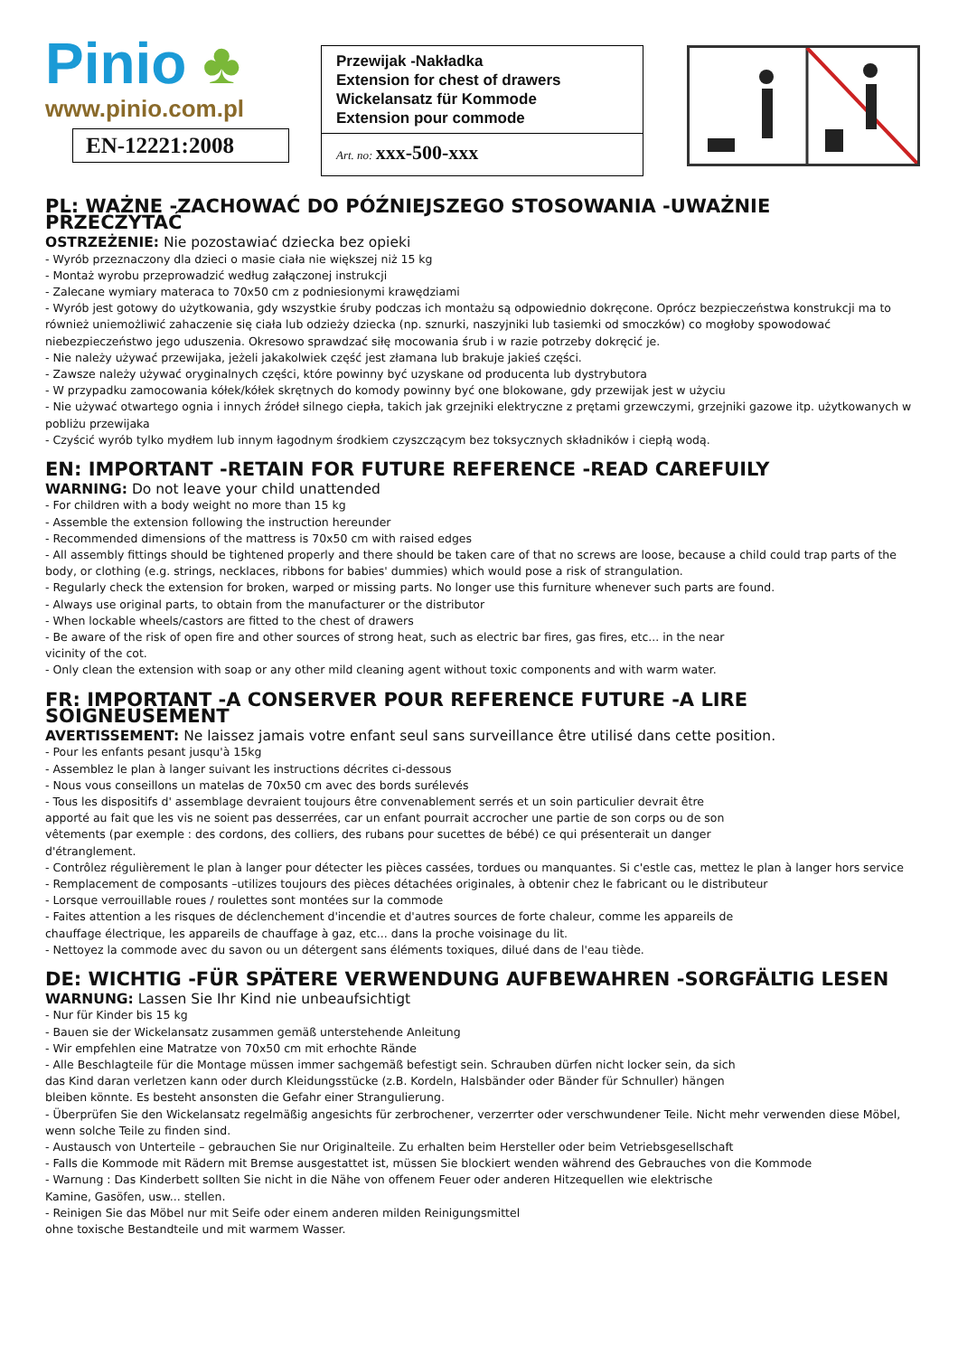Pinio ♣
www.pinio.com.pl
EN-12221:2008
Przewijak -Nakładka
Extension for chest of drawers
Wickelansatz für Kommode
Extension pour commode
Art. no: xxx-500-xxx
PL: WAŻNE -ZACHOWAĆ DO PÓŹNIEJSZEGO STOSOWANIA -UWAŻNIE PRZECZYTAĆ
OSTRZEŻENIE: Nie pozostawiać dziecka bez opieki
- Wyrób przeznaczony dla dzieci o masie ciała nie większej niż 15 kg
- Montaż wyrobu przeprowadzić według załączonej instrukcji
- Zalecane wymiary materaca to 70x50 cm z podniesionymi krawędziami
- Wyrób jest gotowy do użytkowania, gdy wszystkie śruby podczas ich montażu są odpowiednio dokręcone. Oprócz bezpieczeństwa konstrukcji ma to również uniemożliwić zahaczenie się ciała lub odzieży dziecka (np. sznurki, naszyjniki lub tasiemki od smoczków) co mogłoby spowodować niebezpieczeństwo jego uduszenia. Okresowo sprawdzać siłę mocowania śrub i w razie potrzeby dokręcić je.
- Nie należy używać przewijaka, jeżeli jakakolwiek część jest złamana lub brakuje jakieś części.
- Zawsze należy używać oryginalnych części, które powinny być uzyskane od producenta lub dystrybutora
- W przypadku zamocowania kółek/kółek skrętnych do komody powinny być one blokowane, gdy przewijak jest w użyciu
- Nie używać otwartego ognia i innych źródeł silnego ciepła, takich jak grzejniki elektryczne z prętami grzewczymi, grzejniki gazowe itp. użytkowanych w pobliżu przewijaka
- Czyścić wyrób tylko mydłem lub innym łagodnym środkiem czyszczącym bez toksycznych składników i ciepłą wodą.
EN: IMPORTANT -RETAIN FOR FUTURE REFERENCE -READ CAREFUILY
WARNING: Do not leave your child unattended
- For children with a body weight no more than 15 kg
- Assemble the extension following the instruction hereunder
- Recommended dimensions of the mattress is 70x50 cm with raised edges
- All assembly fittings should be tightened properly and there should be taken care of that no screws are loose, because a child could trap parts of the body, or clothing (e.g. strings, necklaces, ribbons for babies' dummies) which would pose a risk of strangulation.
- Regularly check the extension for broken, warped or missing parts. No longer use this furniture whenever such parts are found.
- Always use original parts, to obtain from the manufacturer or the distributor
- When lockable wheels/castors are fitted to the chest of drawers
- Be aware of the risk of open fire and other sources of strong heat, such as electric bar fires, gas fires, etc... in the near
vicinity of the cot.
- Only clean the extension with soap or any other mild cleaning agent without toxic components and with warm water.
FR: IMPORTANT -A CONSERVER POUR REFERENCE FUTURE -A LIRE SOIGNEUSEMENT
AVERTISSEMENT: Ne laissez jamais votre enfant seul sans surveillance être utilisé dans cette position.
- Pour les enfants pesant jusqu'à 15kg
- Assemblez le plan à langer suivant les instructions décrites ci-dessous
- Nous vous conseillons un matelas de 70x50 cm avec des bords surélevés
- Tous les dispositifs d' assemblage devraient toujours être convenablement serrés et un soin particulier devrait être
apporté au fait que les vis ne soient pas desserrées, car un enfant pourrait accrocher une partie de son corps ou de son
vêtements (par exemple : des cordons, des colliers, des rubans pour sucettes de bébé) ce qui présenterait un danger
d'étranglement.
- Contrôlez régulièrement le plan à langer pour détecter les pièces cassées, tordues ou manquantes. Si c'estle cas, mettez le plan à langer hors service
- Remplacement de composants –utilizes toujours des pièces détachées originales, à obtenir chez le fabricant ou le distributeur
- Lorsque verrouillable roues / roulettes sont montées sur la commode
- Faites attention a les risques de déclenchement d'incendie et d'autres sources de forte chaleur, comme les appareils de
chauffage électrique, les appareils de chauffage à gaz, etc... dans la proche voisinage du lit.
- Nettoyez la commode avec du savon ou un détergent sans éléments toxiques, dilué dans de l'eau tiède.
DE: WICHTIG -FÜR SPÄTERE VERWENDUNG AUFBEWAHREN -SORGFÄLTIG LESEN
WARNUNG: Lassen Sie Ihr Kind nie unbeaufsichtigt
- Nur für Kinder bis 15 kg
- Bauen sie der Wickelansatz zusammen gemäß unterstehende Anleitung
- Wir empfehlen eine Matratze von 70x50 cm mit erhochte Rände
- Alle Beschlagteile für die Montage müssen immer sachgemäß befestigt sein. Schrauben dürfen nicht locker sein, da sich
das Kind daran verletzen kann oder durch Kleidungsstücke (z.B. Kordeln, Halsbänder oder Bänder für Schnuller) hängen
bleiben könnte. Es besteht ansonsten die Gefahr einer Strangulierung.
- Überprüfen Sie den Wickelansatz regelmäßig angesichts für zerbrochener, verzerrter oder verschwundener Teile. Nicht mehr verwenden diese Möbel, wenn solche Teile zu finden sind.
- Austausch von Unterteile – gebrauchen Sie nur Originalteile. Zu erhalten beim Hersteller oder beim Vetriebsgesellschaft
- Falls die Kommode mit Rädern mit Bremse ausgestattet ist, müssen Sie blockiert wenden während des Gebrauches von die Kommode
- Warnung : Das Kinderbett sollten Sie nicht in die Nähe von offenem Feuer oder anderen Hitzequellen wie elektrische
Kamine, Gasöfen, usw... stellen.
- Reinigen Sie das Möbel nur mit Seife oder einem anderen milden Reinigungsmittel
ohne toxische Bestandteile und mit warmem Wasser.